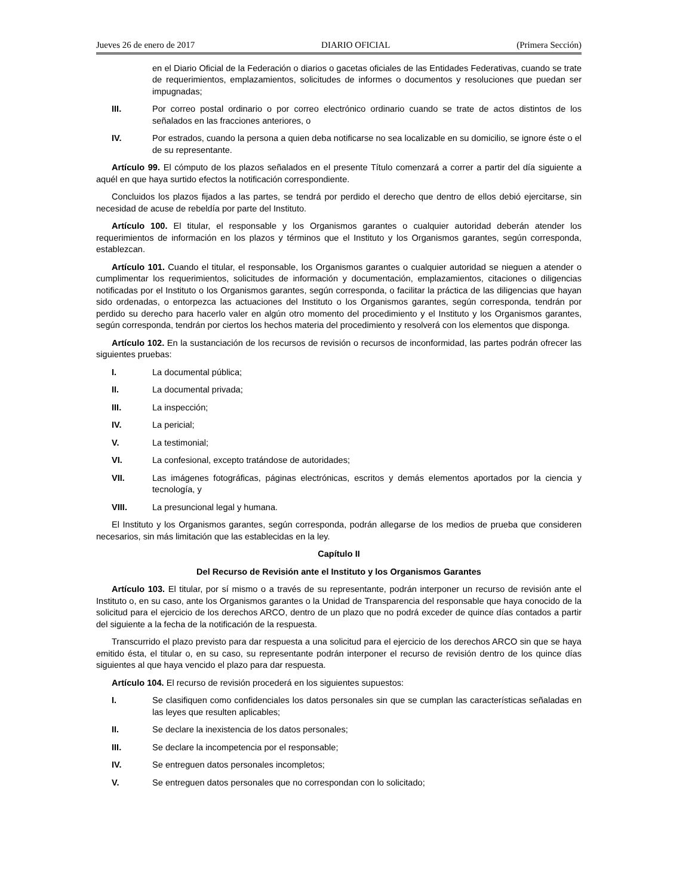Jueves 26 de enero de 2017 DIARIO OFICIAL (Primera Sección)
en el Diario Oficial de la Federación o diarios o gacetas oficiales de las Entidades Federativas, cuando se trate de requerimientos, emplazamientos, solicitudes de informes o documentos y resoluciones que puedan ser impugnadas;
III. Por correo postal ordinario o por correo electrónico ordinario cuando se trate de actos distintos de los señalados en las fracciones anteriores, o
IV. Por estrados, cuando la persona a quien deba notificarse no sea localizable en su domicilio, se ignore éste o el de su representante.
Artículo 99. El cómputo de los plazos señalados en el presente Título comenzará a correr a partir del día siguiente a aquél en que haya surtido efectos la notificación correspondiente.
Concluidos los plazos fijados a las partes, se tendrá por perdido el derecho que dentro de ellos debió ejercitarse, sin necesidad de acuse de rebeldía por parte del Instituto.
Artículo 100. El titular, el responsable y los Organismos garantes o cualquier autoridad deberán atender los requerimientos de información en los plazos y términos que el Instituto y los Organismos garantes, según corresponda, establezcan.
Artículo 101. Cuando el titular, el responsable, los Organismos garantes o cualquier autoridad se nieguen a atender o cumplimentar los requerimientos, solicitudes de información y documentación, emplazamientos, citaciones o diligencias notificadas por el Instituto o los Organismos garantes, según corresponda, o facilitar la práctica de las diligencias que hayan sido ordenadas, o entorpezca las actuaciones del Instituto o los Organismos garantes, según corresponda, tendrán por perdido su derecho para hacerlo valer en algún otro momento del procedimiento y el Instituto y los Organismos garantes, según corresponda, tendrán por ciertos los hechos materia del procedimiento y resolverá con los elementos que disponga.
Artículo 102. En la sustanciación de los recursos de revisión o recursos de inconformidad, las partes podrán ofrecer las siguientes pruebas:
I. La documental pública;
II. La documental privada;
III. La inspección;
IV. La pericial;
V. La testimonial;
VI. La confesional, excepto tratándose de autoridades;
VII. Las imágenes fotográficas, páginas electrónicas, escritos y demás elementos aportados por la ciencia y tecnología, y
VIII. La presuncional legal y humana.
El Instituto y los Organismos garantes, según corresponda, podrán allegarse de los medios de prueba que consideren necesarios, sin más limitación que las establecidas en la ley.
Capítulo II
Del Recurso de Revisión ante el Instituto y los Organismos Garantes
Artículo 103. El titular, por sí mismo o a través de su representante, podrán interponer un recurso de revisión ante el Instituto o, en su caso, ante los Organismos garantes o la Unidad de Transparencia del responsable que haya conocido de la solicitud para el ejercicio de los derechos ARCO, dentro de un plazo que no podrá exceder de quince días contados a partir del siguiente a la fecha de la notificación de la respuesta.
Transcurrido el plazo previsto para dar respuesta a una solicitud para el ejercicio de los derechos ARCO sin que se haya emitido ésta, el titular o, en su caso, su representante podrán interponer el recurso de revisión dentro de los quince días siguientes al que haya vencido el plazo para dar respuesta.
Artículo 104. El recurso de revisión procederá en los siguientes supuestos:
I. Se clasifiquen como confidenciales los datos personales sin que se cumplan las características señaladas en las leyes que resulten aplicables;
II. Se declare la inexistencia de los datos personales;
III. Se declare la incompetencia por el responsable;
IV. Se entreguen datos personales incompletos;
V. Se entreguen datos personales que no correspondan con lo solicitado;